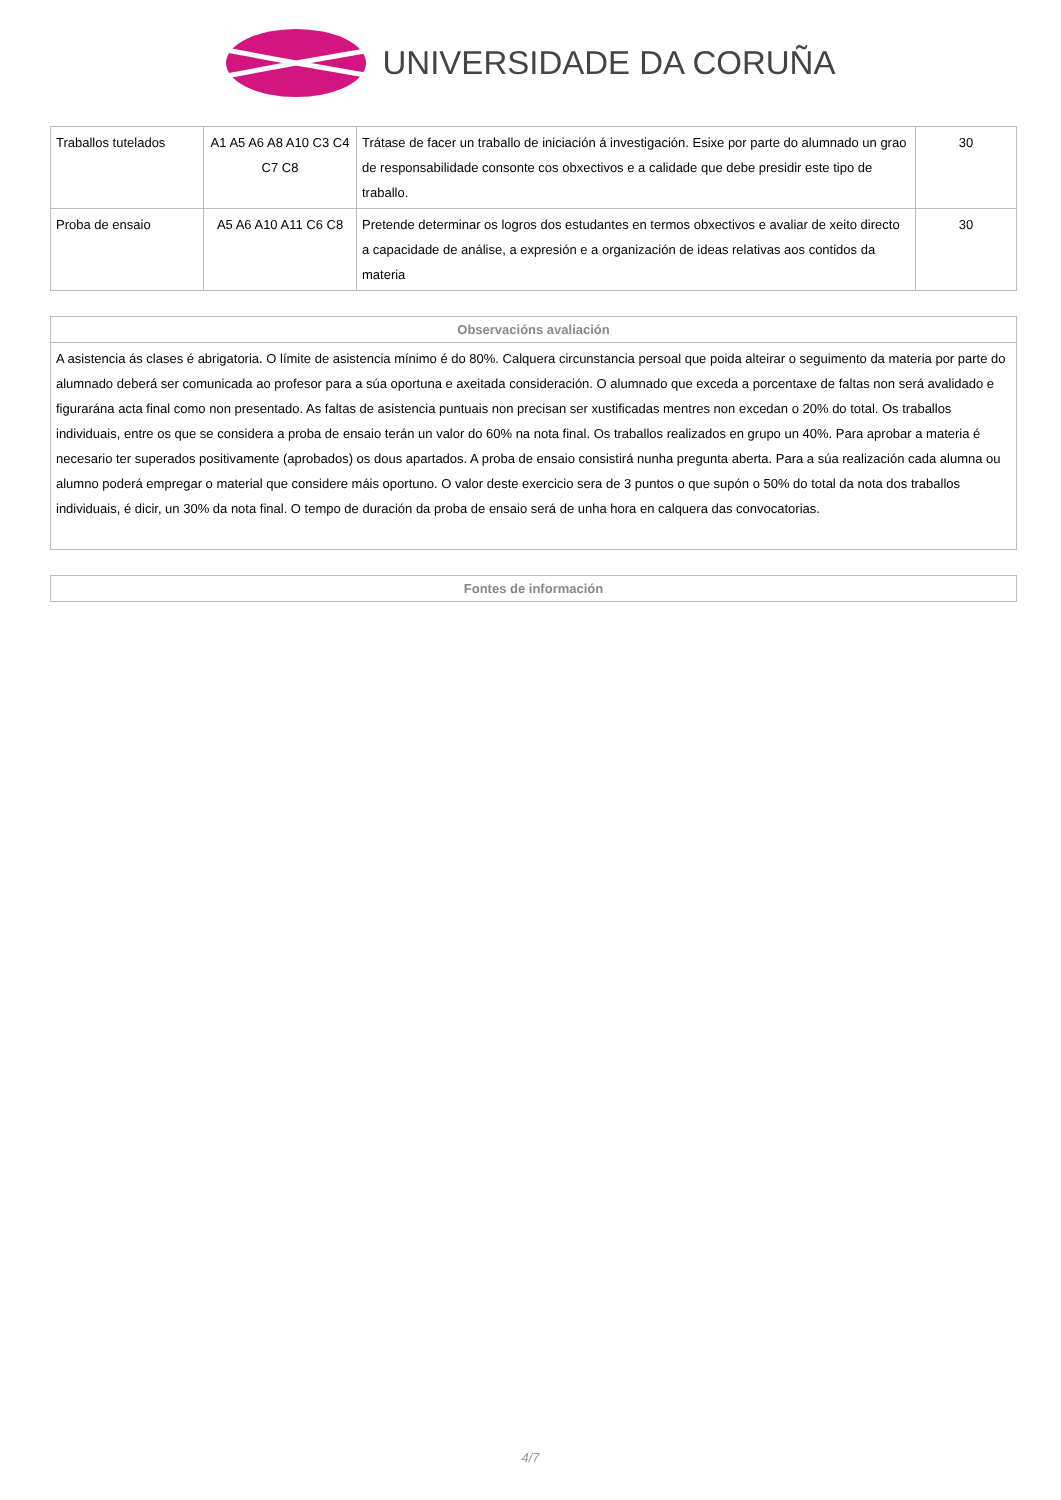UNIVERSIDADE DA CORUÑA
| Traballos tutelados | A1 A5 A6 A8 A10 C3 C4 C7 C8 | Trátase de facer un traballo de iniciación á investigación. Esixe por parte do alumnado un grao de responsabilidade consonte cos obxectivos e a calidade que debe presidir este tipo de traballo. | 30 |
| Proba de ensaio | A5 A6 A10 A11 C6 C8 | Pretende determinar os logros dos estudantes en termos obxectivos e avaliar de xeito directo a capacidade de análise, a expresión e a organización de ideas relativas aos contidos da materia | 30 |
| Observacións avaliación |
| --- |
| A asistencia ás clases é abrigatoria. O límite de asistencia mínimo é do 80%. Calquera circunstancia persoal que poida alteirar o seguimento da materia por parte do alumnado deberá ser comunicada ao profesor para a súa oportuna e axeitada consideración. O alumnado que exceda a porcentaxe de faltas non será avalidado e figurarána acta final como non presentado. As faltas de asistencia puntuais non precisan ser xustificadas mentres non excedan o 20% do total. Os traballos individuais, entre os que se considera a proba de ensaio terán un valor do 60% na nota final. Os traballos realizados en grupo un 40%. Para aprobar a materia é necesario ter superados positivamente (aprobados) os dous apartados. A proba de ensaio consistirá nunha pregunta aberta. Para a súa realización cada alumna ou alumno poderá empregar o material que considere máis oportuno. O valor deste exercicio sera de 3 puntos o que supón o 50% do total da nota dos traballos individuais, é dicir, un 30% da nota final. O tempo de duración da proba de ensaio será de unha hora en calquera das convocatorias. |
| Fontes de información |
| --- |
4/7